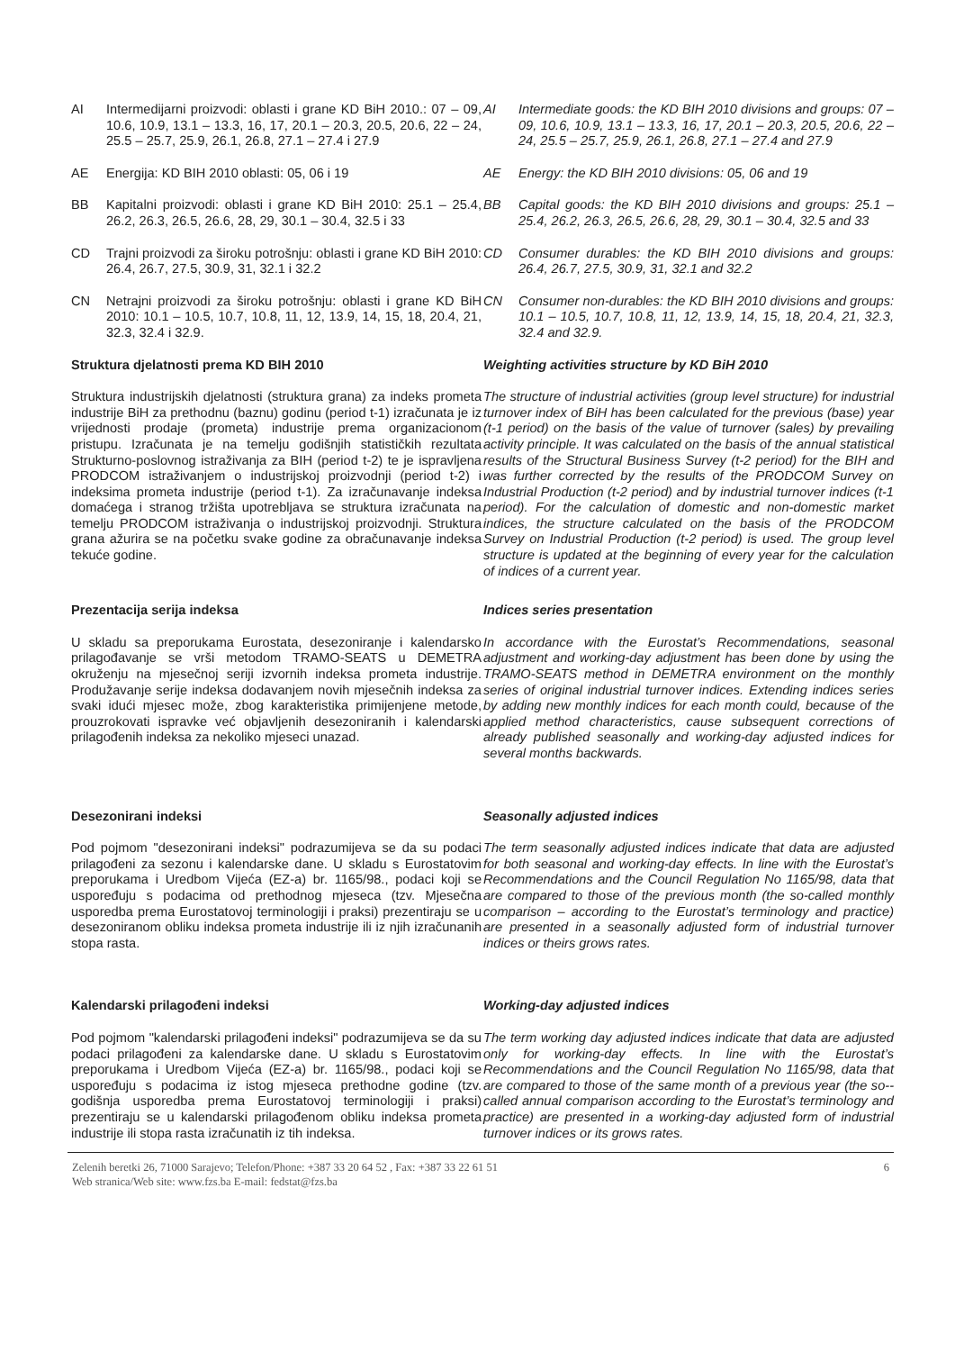AI Intermedijarni proizvodi: oblasti i grane KD BiH 2010.: 07 – 09, 10.6, 10.9, 13.1 – 13.3, 16, 17, 20.1 – 20.3, 20.5, 20.6, 22 – 24, 25.5 – 25.7, 25.9, 26.1, 26.8, 27.1 – 27.4 i 27.9
AI Intermediate goods: the KD BIH 2010 divisions and groups: 07 – 09, 10.6, 10.9, 13.1 – 13.3, 16, 17, 20.1 – 20.3, 20.5, 20.6, 22 – 24, 25.5 – 25.7, 25.9, 26.1, 26.8, 27.1 – 27.4 and 27.9
AE Energija: KD BIH 2010 oblasti: 05, 06 i 19 AE Energy: the KD BIH 2010 divisions: 05, 06 and 19
BB Kapitalni proizvodi: oblasti i grane KD BiH 2010: 25.1 – 25.4, 26.2, 26.3, 26.5, 26.6, 28, 29, 30.1 – 30.4, 32.5 i 33
BB Capital goods: the KD BIH 2010 divisions and groups: 25.1 – 25.4, 26.2, 26.3, 26.5, 26.6, 28, 29, 30.1 – 30.4, 32.5 and 33
CD Trajni proizvodi za široku potrošnju: oblasti i grane KD BiH 2010: 26.4, 26.7, 27.5, 30.9, 31, 32.1 i 32.2
CD Consumer durables: the KD BIH 2010 divisions and groups: 26.4, 26.7, 27.5, 30.9, 31, 32.1 and 32.2
CN Netrajni proizvodi za široku potrošnju: oblasti i grane KD BiH 2010: 10.1 – 10.5, 10.7, 10.8, 11, 12, 13.9, 14, 15, 18, 20.4, 21, 32.3, 32.4 i 32.9.
CN Consumer non-durables: the KD BIH 2010 divisions and groups: 10.1 – 10.5, 10.7, 10.8, 11, 12, 13.9, 14, 15, 18, 20.4, 21, 32.3, 32.4 and 32.9.
Struktura djelatnosti prema KD BIH 2010 Weighting activities structure by KD BiH 2010
Struktura industrijskih djelatnosti (struktura grana) za indeks prometa industrije BiH za prethodnu (baznu) godinu (period t-1) izračunata je iz vrijednosti prodaje (prometa) industrije prema organizacionom pristupu. Izračunata je na temelju godišnjih statističkih rezultata Strukturno-poslovnog istraživanja za BIH (period t-2) te je ispravljena PRODCOM istraživanjem o industrijskoj proizvodnji (period t-2) i indeksima prometa industrije (period t-1). Za izračunavanje indeksa domaćega i stranog tržišta upotrebljava se struktura izračunata na temelju PRODCOM istraživanja o industrijskoj proizvodnji. Struktura grana ažurira se na početku svake godine za obračunavanje indeksa tekuće godine.
The structure of industrial activities (group level structure) for industrial turnover index of BiH has been calculated for the previous (base) year (t-1 period) on the basis of the value of turnover (sales) by prevailing activity principle. It was calculated on the basis of the annual statistical results of the Structural Business Survey (t-2 period) for the BIH and was further corrected by the results of the PRODCOM Survey on Industrial Production (t-2 period) and by industrial turnover indices (t-1 period). For the calculation of domestic and non-domestic market indices, the structure calculated on the basis of the PRODCOM Survey on Industrial Production (t-2 period) is used. The group level structure is updated at the beginning of every year for the calculation of indices of a current year.
Prezentacija serija indeksa Indices series presentation
U skladu sa preporukama Eurostata, desezoniranje i kalendarsko prilagođavanje se vrši metodom TRAMO-SEATS u DEMETRA okruženju na mjesečnoj seriji izvornih indeksa prometa industrije. Produžavanje serije indeksa dodavanjem novih mjesečnih indeksa za svaki idući mjesec može, zbog karakteristika primijenjene metode, prouzrokovati ispravke već objavljenih desezoniranih i kalendarski prilagođenih indeksa za nekoliko mjeseci unazad.
In accordance with the Eurostat’s Recommendations, seasonal adjustment and working-day adjustment has been done by using the TRAMO-SEATS method in DEMETRA environment on the monthly series of original industrial turnover indices. Extending indices series by adding new monthly indices for each month could, because of the applied method characteristics, cause subsequent corrections of already published seasonally and working-day adjusted indices for several months backwards.
Desezonirani indeksi Seasonally adjusted indices
Pod pojmom "desezonirani indeksi" podrazumijeva se da su podaci prilagođeni za sezonu i kalendarske dane. U skladu s Eurostatovim preporukama i Uredbom Vijeća (EZ-a) br. 1165/98., podaci koji se uspoređuju s podacima od prethodnog mjeseca (tzv. Mjesečna usporedba prema Eurostatovoj terminologiji i praksi) prezentiraju se u desezoniranom obliku indeksa prometa industrije ili iz njih izračunanih stopa rasta.
The term seasonally adjusted indices indicate that data are adjusted for both seasonal and working-day effects. In line with the Eurostat’s Recommendations and the Council Regulation No 1165/98, data that are compared to those of the previous month (the so-called monthly comparison – according to the Eurostat’s terminology and practice) are presented in a seasonally adjusted form of industrial turnover indices or theirs grows rates.
Kalendarski prilagođeni indeksi Working-day adjusted indices
Pod pojmom "kalendarski prilagođeni indeksi" podrazumijeva se da su podaci prilagođeni za kalendarske dane. U skladu s Eurostatovim preporukama i Uredbom Vijeća (EZ-a) br. 1165/98., podaci koji se uspoređuju s podacima iz istog mjeseca prethodne godine (tzv. godišnja usporedba prema Eurostatovoj terminologiji i praksi) prezentiraju se u kalendarski prilagođenom obliku indeksa prometa industrije ili stopa rasta izračunatih iz tih indeksa.
The term working day adjusted indices indicate that data are adjusted only for working-day effects. In line with the Eurostat’s Recommendations and the Council Regulation No 1165/98, data that are compared to those of the same month of a previous year (the so--called annual comparison according to the Eurostat’s terminology and practice) are presented in a working-day adjusted form of industrial turnover indices or its grows rates.
Zelenih beretki 26, 71000 Sarajevo; Telefon/Phone: +387 33 20 64 52 , Fax: +387 33 22 61 51
Web stranica/Web site: www.fzs.ba E-mail: fedstat@fzs.ba
6